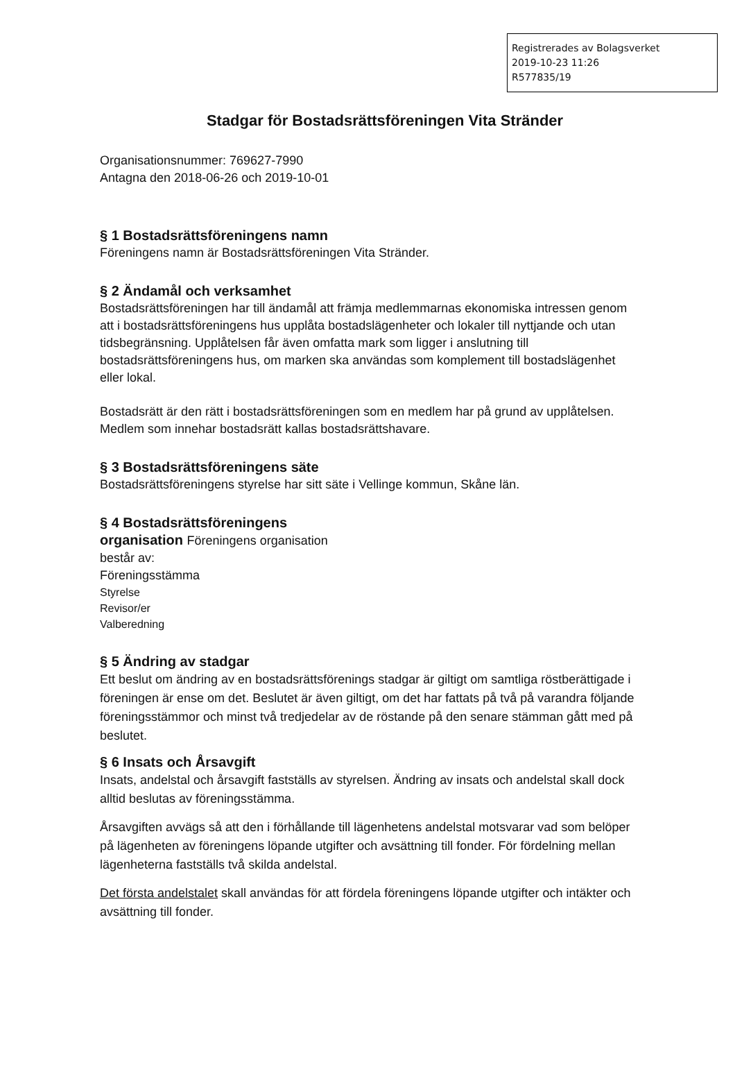Registrerades av Bolagsverket
2019-10-23 11:26
R577835/19
Stadgar för Bostadsrättsföreningen Vita Stränder
Organisationsnummer: 769627-7990
Antagna den 2018-06-26 och 2019-10-01
§ 1 Bostadsrättsföreningens namn
Föreningens namn är Bostadsrättsföreningen Vita Stränder.
§ 2 Ändamål och verksamhet
Bostadsrättsföreningen har till ändamål att främja medlemmarnas ekonomiska intressen genom att i bostadsrättsföreningens hus upplåta bostadslägenheter och lokaler till nyttjande och utan tidsbegränsning. Upplåtelsen får även omfatta mark som ligger i anslutning till bostadsrättsföreningens hus, om marken ska användas som komplement till bostadslägenhet eller lokal.
Bostadsrätt är den rätt i bostadsrättsföreningen som en medlem har på grund av upplåtelsen. Medlem som innehar bostadsrätt kallas bostadsrättshavare.
§ 3 Bostadsrättsföreningens säte
Bostadsrättsföreningens styrelse har sitt säte i Vellinge kommun, Skåne län.
§ 4 Bostadsrättsföreningens
organisation Föreningens organisation
består av:
Föreningsstämma
Styrelse
Revisor/er
Valberedning
§ 5 Ändring av stadgar
Ett beslut om ändring av en bostadsrättsförenings stadgar är giltigt om samtliga röstberättigade i föreningen är ense om det. Beslutet är även giltigt, om det har fattats på två på varandra följande föreningsstämmor och minst två tredjedelar av de röstande på den senare stämman gått med på beslutet.
§ 6 Insats och Årsavgift
Insats, andelstal och årsavgift fastställs av styrelsen. Ändring av insats och andelstal skall dock alltid beslutas av föreningsstämma.
Årsavgiften avvägs så att den i förhållande till lägenhetens andelstal motsvarar vad som belöper på lägenheten av föreningens löpande utgifter och avsättning till fonder. För fördelning mellan lägenheterna fastställs två skilda andelstal.
Det första andelstalet skall användas för att fördela föreningens löpande utgifter och intäkter och avsättning till fonder.